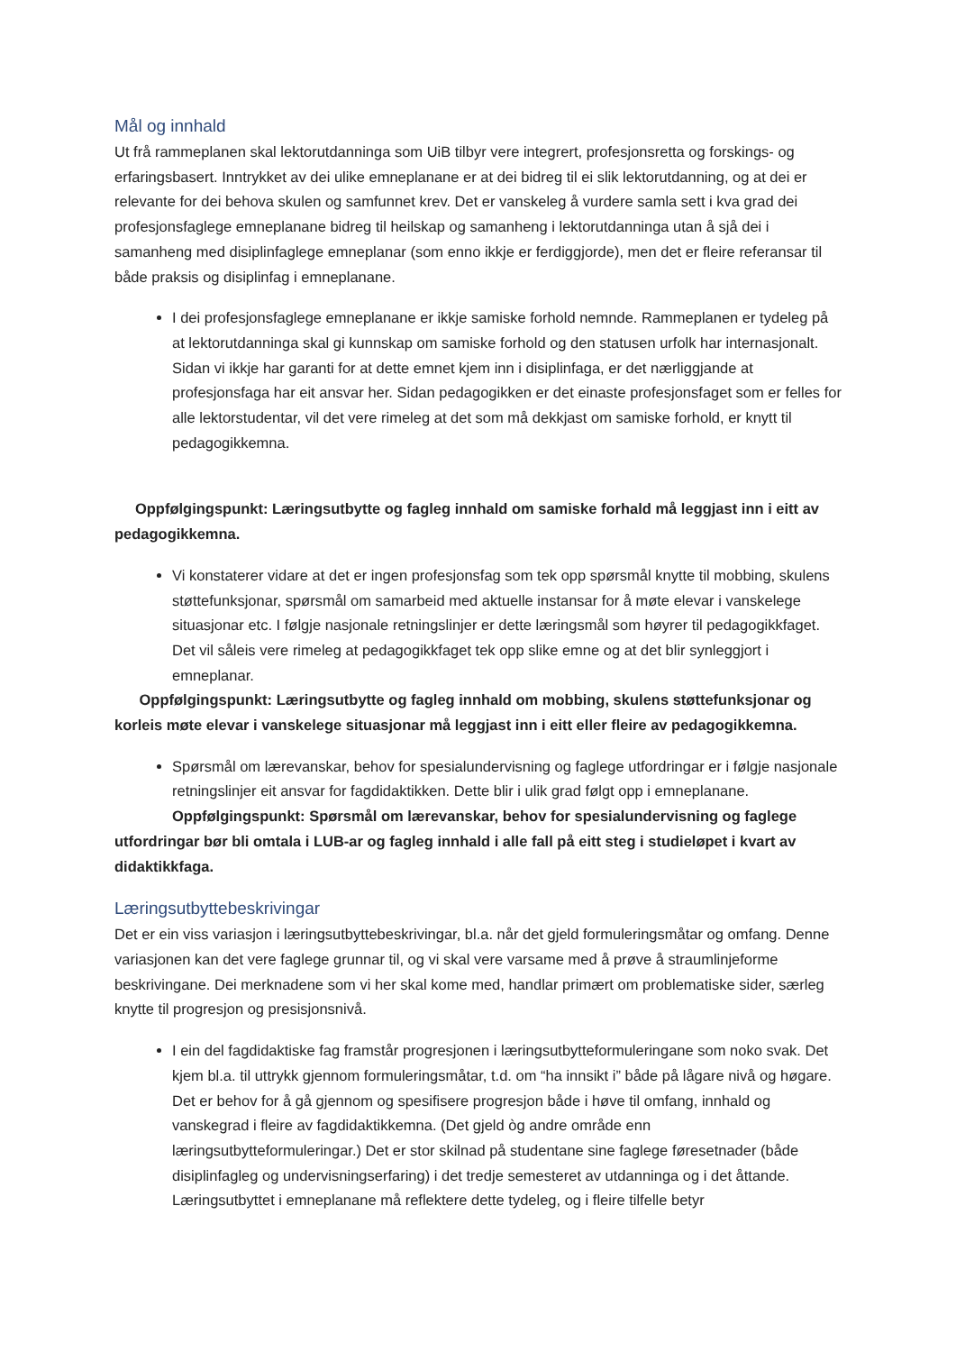Mål og innhald
Ut frå rammeplanen skal lektorutdanninga som UiB tilbyr vere integrert, profesjonsretta og forskings- og erfaringsbasert. Inntrykket av dei ulike emneplanane er at dei bidreg til ei slik lektorutdanning, og at dei er relevante for dei behova skulen og samfunnet krev. Det er vanskeleg å vurdere samla sett i kva grad dei profesjonsfaglege emneplanane bidreg til heilskap og samanheng i lektorutdanninga utan å sjå dei i samanheng med disiplinfaglege emneplanar (som enno ikkje er ferdiggjorde), men det er fleire referansar til både praksis og disiplinfag i emneplanane.
I dei profesjonsfaglege emneplanane er ikkje samiske forhold nemnde. Rammeplanen er tydeleg på at lektorutdanninga skal gi kunnskap om samiske forhold og den statusen urfolk har internasjonalt. Sidan vi ikkje har garanti for at dette emnet kjem inn i disiplinfaga, er det nærliggjande at profesjonsfaga har eit ansvar her. Sidan pedagogikken er det einaste profesjonsfaget som er felles for alle lektorstudentar, vil det vere rimeleg at det som må dekkjast om samiske forhold, er knytt til pedagogikkemna.
Oppfølgingspunkt: Læringsutbytte og fagleg innhald om samiske forhald må leggjast inn i eitt av pedagogikkemna.
Vi konstaterer vidare at det er ingen profesjonsfag som tek opp spørsmål knytte til mobbing, skulens støttefunksjonar, spørsmål om samarbeid med aktuelle instansar for å møte elevar i vanskelege situasjonar etc. I følgje nasjonale retningslinjer er dette læringsmål som høyrer til pedagogikkfaget. Det vil såleis vere rimeleg at pedagogikkfaget tek opp slike emne og at det blir synleggjort i emneplanar.
Oppfølgingspunkt: Læringsutbytte og fagleg innhald om mobbing, skulens støttefunksjonar og korleis møte elevar i vanskelege situasjonar må leggjast inn i eitt eller fleire av pedagogikkemna.
Spørsmål om lærevanskar, behov for spesialundervisning og faglege utfordringar er i følgje nasjonale retningslinjer eit ansvar for fagdidaktikken. Dette blir i ulik grad følgt opp i emneplanane.
Oppfølgingspunkt: Spørsmål om lærevanskar, behov for spesialundervisning og faglege utfordringar bør bli omtala i LUB-ar og fagleg innhald i alle fall på eitt steg i studieløpet i kvart av didaktikkfaga.
Læringsutbyttebeskrivingar
Det er ein viss variasjon i læringsutbyttebeskrivingar, bl.a. når det gjeld formuleringsmåtar og omfang. Denne variasjonen kan det vere faglege grunnar til, og vi skal vere varsame med å prøve å straumlinjeforme beskrivingane. Dei merknadene som vi her skal kome med, handlar primært om problematiske sider, særleg knytte til progresjon og presisjonsnivå.
I ein del fagdidaktiske fag framstår progresjonen i læringsutbytteformuleringane som noko svak. Det kjem bl.a. til uttrykk gjennom formuleringsmåtar, t.d. om “ha innsikt i” både på lågare nivå og høgare. Det er behov for å gå gjennom og spesifisere progresjon både i høve til omfang, innhald og vanskegrad i fleire av fagdidaktikkemna. (Det gjeld òg andre område enn læringsutbytteformuleringar.) Det er stor skilnad på studentane sine faglege føresetnader (både disiplinfagleg og undervisningserfaring) i det tredje semesteret av utdanninga og i det åttande. Læringsutbyttet i emneplanane må reflektere dette tydeleg, og i fleire tilfelle betyr